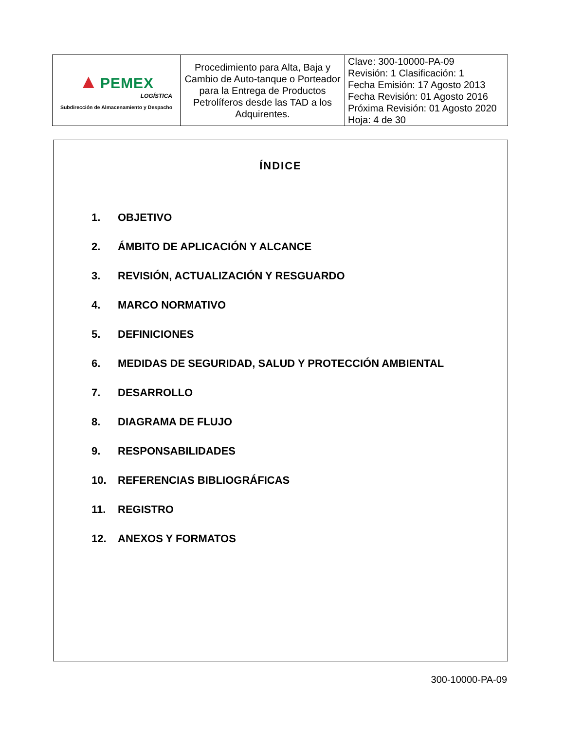| ▲ PEMEX LOGÍSTICA Subdirección de Almacenamiento y Despacho | Procedimiento para Alta, Baja y Cambio de Auto-tanque o Porteador para la Entrega de Productos Petrolíferos desde las TAD a los Adquirentes. | Clave: 300-10000-PA-09 Revisión: 1 Clasificación: 1 Fecha Emisión: 17 Agosto 2013 Fecha Revisión: 01 Agosto 2016 Próxima Revisión: 01 Agosto 2020 Hoja: 4 de 30 |
ÍNDICE
1. OBJETIVO
2. ÁMBITO DE APLICACIÓN Y ALCANCE
3. REVISIÓN, ACTUALIZACIÓN Y RESGUARDO
4. MARCO NORMATIVO
5. DEFINICIONES
6. MEDIDAS DE SEGURIDAD, SALUD Y PROTECCIÓN AMBIENTAL
7. DESARROLLO
8. DIAGRAMA DE FLUJO
9. RESPONSABILIDADES
10. REFERENCIAS BIBLIOGRÁFICAS
11. REGISTRO
12. ANEXOS Y FORMATOS
300-10000-PA-09